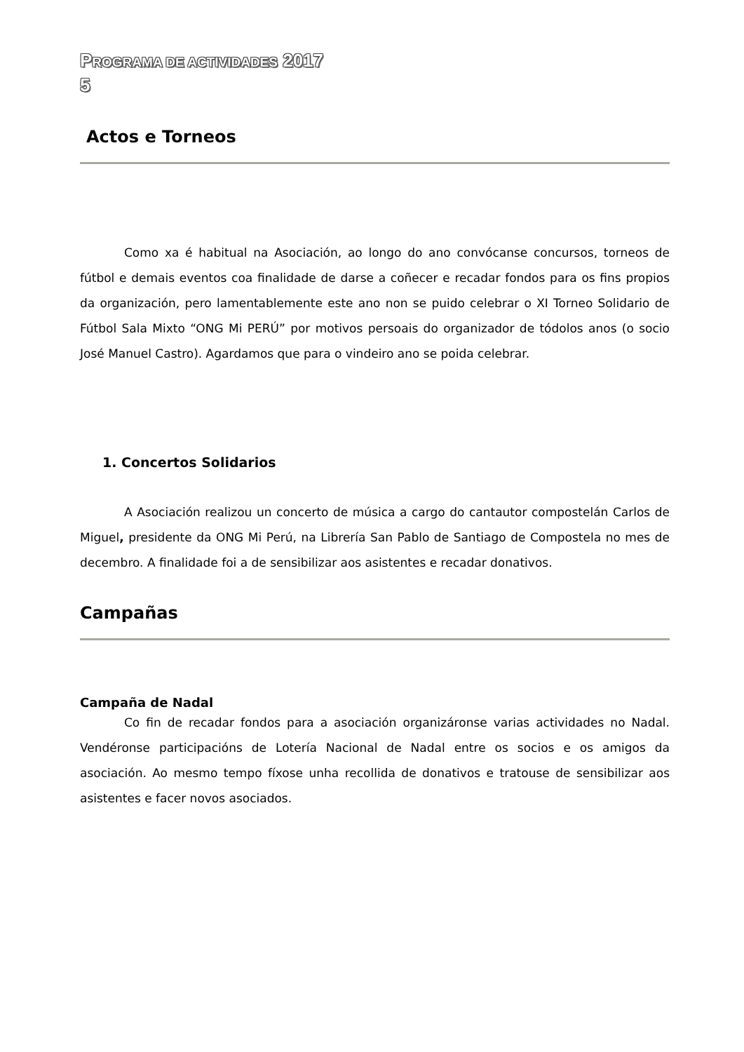PROGRAMA DE ACTIVIDADES 2017
5
Actos e Torneos
Como xa é habitual na Asociación, ao longo do ano convócanse concursos, torneos de fútbol e demais eventos coa finalidade de darse a coñecer e recadar fondos para os fins propios da organización, pero lamentablemente este ano non se puido celebrar o XI Torneo Solidario de Fútbol Sala Mixto “ONG Mi PERÚ” por motivos persoais do organizador de tódolos anos (o socio José Manuel Castro). Agardamos que para o vindeiro ano se poida celebrar.
1. Concertos Solidarios
A Asociación realizou un concerto de música a cargo do cantautor compostelán Carlos de Miguel, presidente da ONG Mi Perú, na Librería San Pablo de Santiago de Compostela no mes de decembro. A finalidade foi a de sensibilizar aos asistentes e recadar donativos.
Campañas
Campaña de Nadal
Co fin de recadar fondos para a asociación organizáronse varias actividades no Nadal. Vendéronse participacións de Lotería Nacional de Nadal entre os socios e os amigos da asociación. Ao mesmo tempo fíxose unha recollida de donativos e tratouse de sensibilizar aos asistentes e facer novos asociados.